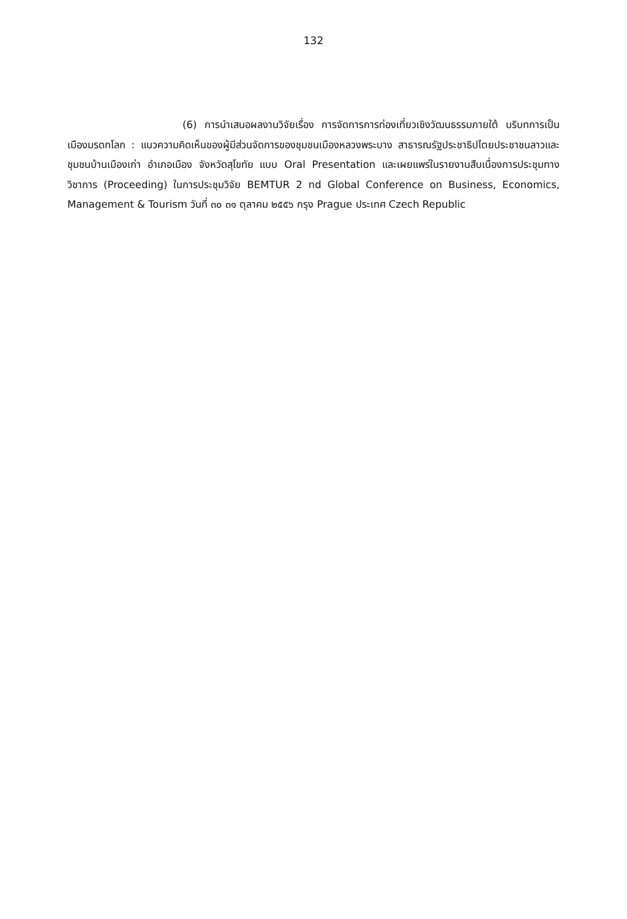132
(6) การนำเสนอผลงานวิจัยเรื่อง การจัดการการท่องเที่ยวเชิงวัฒนธรรมภายใต้ บริบทการเป็นเมืองมรดกโลก : แนวความคิดเห็นของผู้มีส่วนจัดการของชุมชนเมืองหลวงพระบาง สาธารณรัฐประชาธิปไตยประชาชนลาวและชุมชนบ้านเมืองเก่า อำเภอเมือง จังหวัดสุโขทัย แบบ Oral Presentation และเผยแพร่ในรายงานสืบเนื่องการประชุมทางวิชาการ (Proceeding) ในการประชุมวิจัย BEMTUR 2 nd Global Conference on Business, Economics, Management & Tourism วันที่ ๓๐ ๓๑ ตุลาคม ๒๕๕๖ กรุง Prague ประเทศ Czech Republic